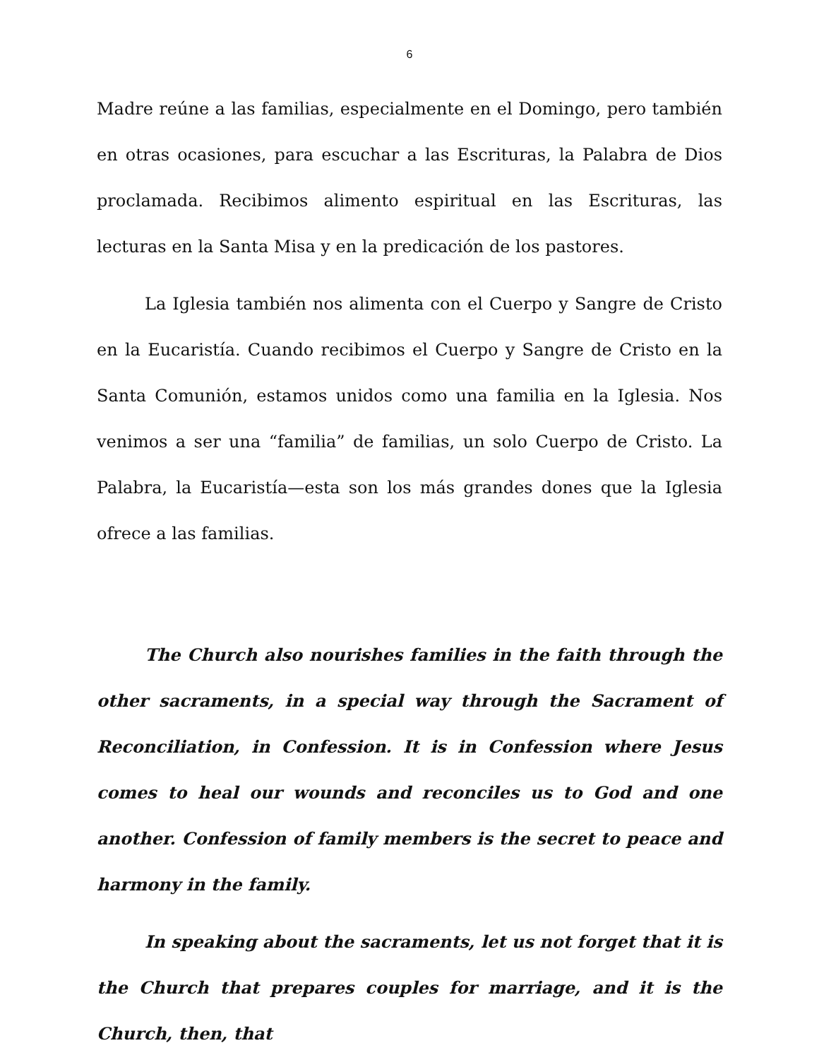6
Madre reúne a las familias, especialmente en el Domingo, pero también en otras ocasiones, para escuchar a las Escrituras, la Palabra de Dios proclamada. Recibimos alimento espiritual en las Escrituras, las lecturas en la Santa Misa y en la predicación de los pastores.
La Iglesia también nos alimenta con el Cuerpo y Sangre de Cristo en la Eucaristía. Cuando recibimos el Cuerpo y Sangre de Cristo en la Santa Comunión, estamos unidos como una familia en la Iglesia. Nos venimos a ser una “familia” de familias, un solo Cuerpo de Cristo. La Palabra, la Eucaristía—esta son los más grandes dones que la Iglesia ofrece a las familias.
The Church also nourishes families in the faith through the other sacraments, in a special way through the Sacrament of Reconciliation, in Confession. It is in Confession where Jesus comes to heal our wounds and reconciles us to God and one another. Confession of family members is the secret to peace and harmony in the family.
In speaking about the sacraments, let us not forget that it is the Church that prepares couples for marriage, and it is the Church, then, that